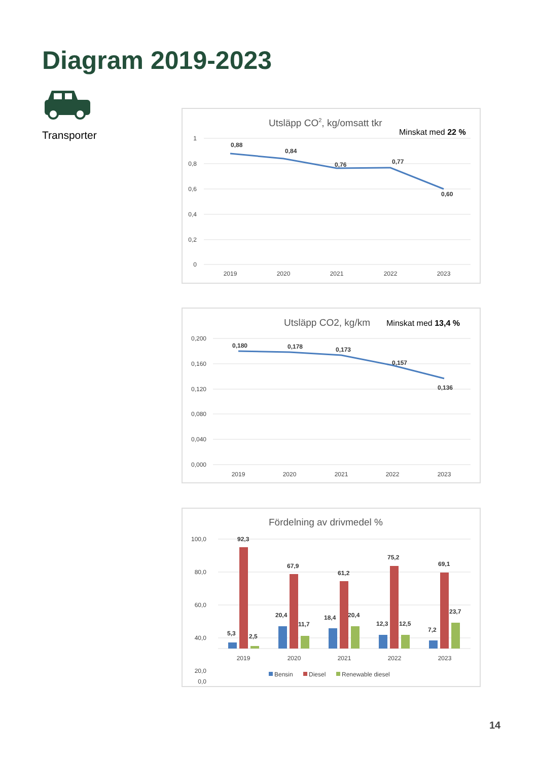Diagram 2019-2023
Transporter
Utsläpp CO2, kg/omsatt tkr
Minskat med 22 %
1
0,8
0,6
0,4
0,2
0
0,88
0,84
0,76
0,77
0,60
2019
2020
2021
2022
2023
Utsläpp CO2, kg/km
Minskat med 13,4 %
0,200
0,160
0,120
0,080
0,040
0,000
0,180
0,178
0,173
0,157
0,136
2019
2020
2021
2022
2023
Fördelning av drivmedel %
100,0
80,0
60,0
40,0
20,0
0,0
92,3
67,9
61,2
75,2
69,1
5,3
2,5
20,4
11,7
18,4
20,4
12,3
12,5
7,2
23,7
2019
2020
2021
2022
2023
Bensin
Diesel
Renewable diesel
14